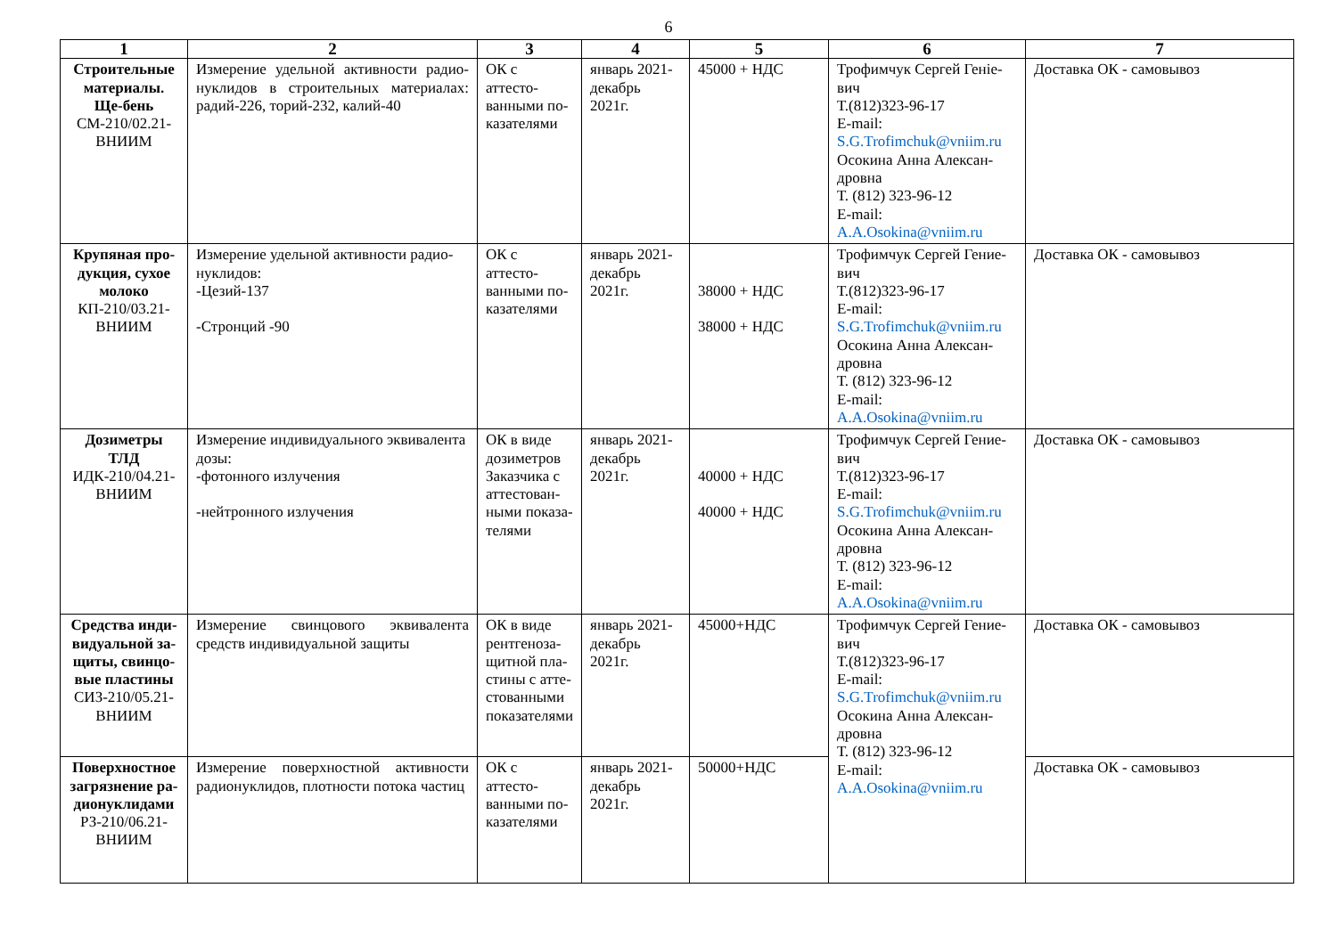6
| 1 | 2 | 3 | 4 | 5 | 6 | 7 |
| --- | --- | --- | --- | --- | --- | --- |
| Строительные материалы. Ще-бень СМ-210/02.21-ВНИИМ | Измерение удельной активности радио-нуклидов в строительных материалах: радий-226, торий-232, калий-40 | ОК с аттесто-ванными по-казателями | январь 2021-декабрь 2021г. | 45000 + НДС | Трофимчук Сергей Генie-вич Т.(812)323-96-17 E-mail: S.G.Trofimchuk@vniim.ru Осокина Анна Алексан-дровна Т. (812) 323-96-12 E-mail: A.A.Osokina@vniim.ru | Доставка ОК - самовывоз |
| Крупяная про-дукция, сухое молоко КП-210/03.21-ВНИИМ | Измерение удельной активности радио-нуклидов: -Цезий-137 -Стронций -90 | ОК с аттесто-ванными по-казателями | январь 2021-декабрь 2021г. | 38000 + НДС 38000 + НДС | Трофимчук Сергей Гение-вич Т.(812)323-96-17 E-mail: S.G.Trofimchuk@vniim.ru Осокина Анна Алексан-дровна Т. (812) 323-96-12 E-mail: A.A.Osokina@vniim.ru | Доставка ОК - самовывоз |
| Дозиметры ТЛД ИДК-210/04.21-ВНИИМ | Измерение индивидуального эквивалента дозы: -фотонного излучения -нейтронного излучения | ОК в виде дозиметров Заказчика с аттестован-ными показа-телями | январь 2021-декабрь 2021г. | 40000 + НДС 40000 + НДС | Трофимчук Сергей Гение-вич Т.(812)323-96-17 E-mail: S.G.Trofimchuk@vniim.ru Осокина Анна Алексан-дровна Т. (812) 323-96-12 E-mail: A.A.Osokina@vniim.ru | Доставка ОК - самовывоз |
| Средства инди-видуальной за-щиты, свинцо-вые пластины СИЗ-210/05.21-ВНИИМ | Измерение свинцового эквивалента средств индивидуальной защиты | ОК в виде рентгеноза-щитной пла-стины с атте-стованными показателями | январь 2021-декабрь 2021г. | 45000+НДС | Трофимчук Сергей Гение-вич Т.(812)323-96-17 E-mail: S.G.Trofimchuk@vniim.ru Осокина Анна Алексан-дровна Т. (812) 323-96-12 E-mail: A.A.Osokina@vniim.ru | Доставка ОК - самовывоз |
| Поверхностное загрязнение ра-дионуклидами РЗ-210/06.21-ВНИИМ | Измерение поверхностной активности радионуклидов, плотности потока частиц | ОК с аттесто-ванными по-казателями | январь 2021-декабрь 2021г. | 50000+НДС | | Доставка ОК - самовывоз |